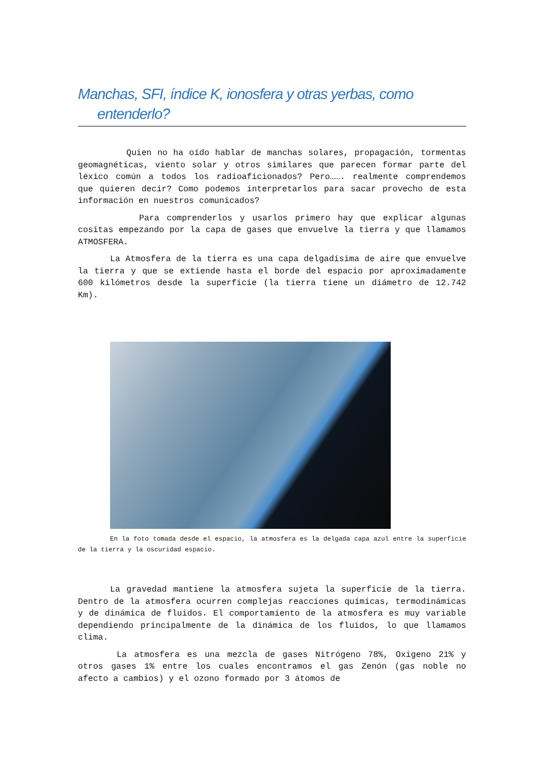Manchas, SFI, índice K, ionosfera y otras yerbas, como entenderlo?
Quien no ha oído hablar de manchas solares, propagación, tormentas geomagnéticas, viento solar y otros similares que parecen formar parte del léxico común a todos los radioaficionados? Pero……. realmente comprendemos que quieren decir? Como podemos interpretarlos para sacar provecho de esta información en nuestros comunicados?
Para comprenderlos y usarlos primero hay que explicar algunas cositas empezando por la capa de gases que envuelve la tierra y que llamamos ATMOSFERA.
La Atmosfera de la tierra es una capa delgadísima de aire que envuelve la tierra y que se extiende hasta el borde del espacio por aproximadamente 600 kilómetros desde la superficie (la tierra tiene un diámetro de 12.742 Km).
En la foto tomada desde el espacio, la atmosfera es la delgada capa azul entre la superficie de la tierra y la oscuridad espacio.
La gravedad mantiene la atmosfera sujeta la superficie de la tierra. Dentro de la atmosfera ocurren complejas reacciones químicas, termodinámicas y de dinámica de fluidos. El comportamiento de la atmosfera es muy variable dependiendo principalmente de la dinámica de los fluidos, lo que llamamos clima.
La atmosfera es una mezcla de gases Nitrógeno 78%, Oxigeno 21% y otros gases 1% entre los cuales encontramos el gas Zenón (gas noble no afecto a cambios) y el ozono formado por 3 átomos de